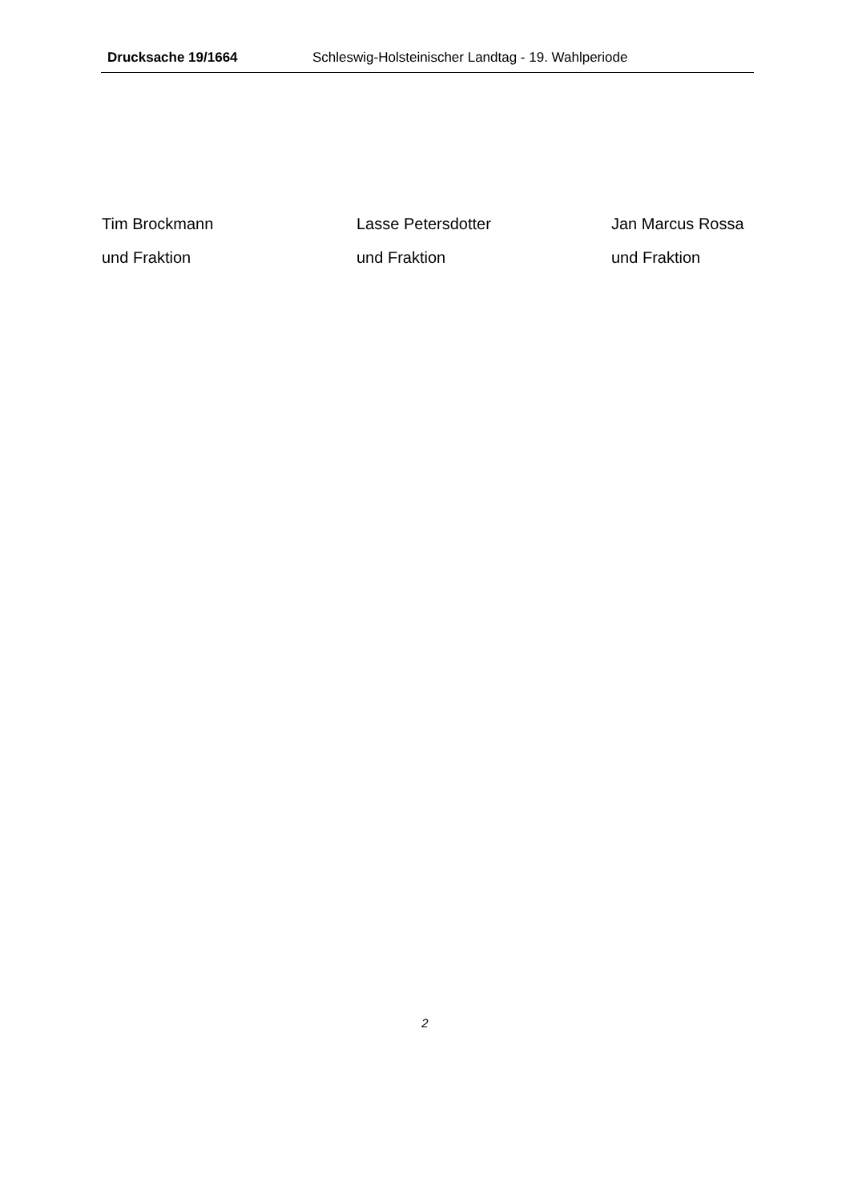Drucksache 19/1664 Schleswig-Holsteinischer Landtag - 19. Wahlperiode
Tim Brockmann
und Fraktion
Lasse Petersdotter
und Fraktion
Jan Marcus Rossa
und Fraktion
2